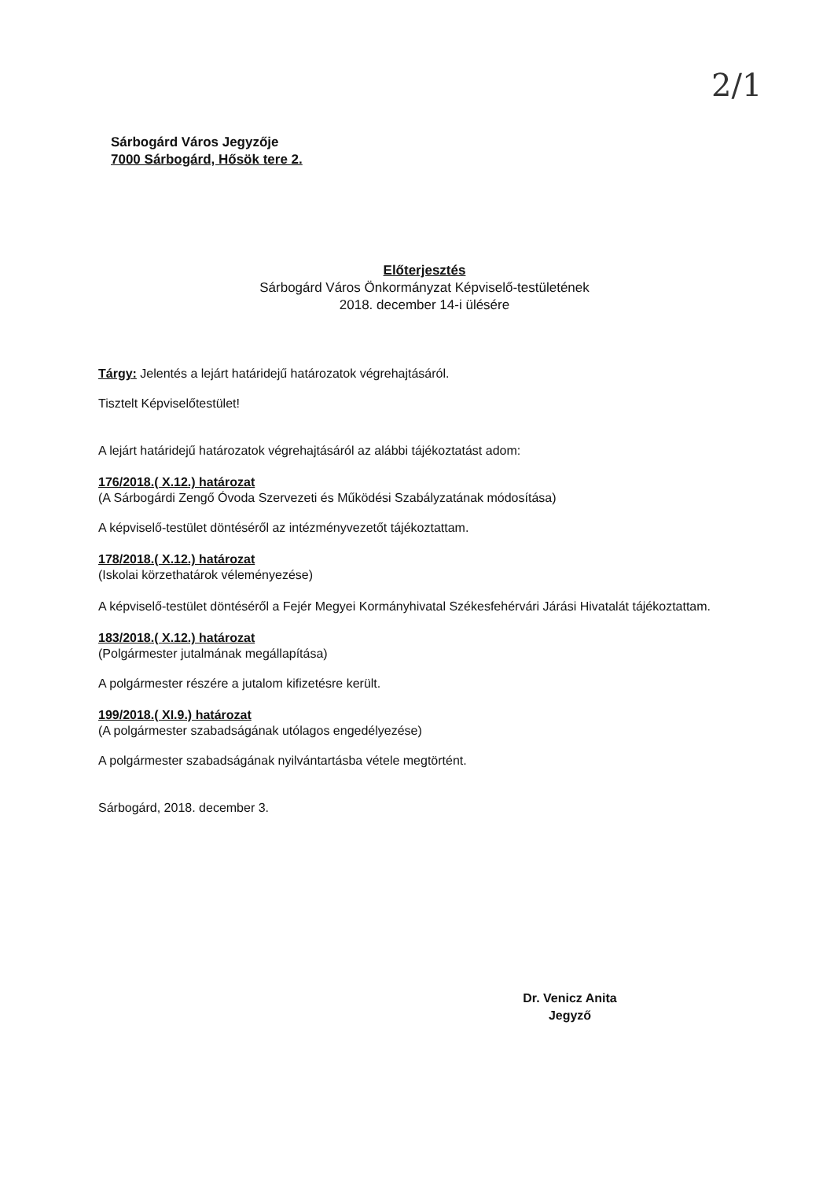2/1
Sárbogárd Város Jegyzője
7000 Sárbogárd, Hősök tere 2.
Előterjesztés
Sárbogárd Város Önkormányzat Képviselő-testületének
2018. december 14-i ülésére
Tárgy: Jelentés a lejárt határidejű határozatok végrehajtásáról.
Tisztelt Képviselőtestület!
A lejárt határidejű határozatok végrehajtásáról az alábbi tájékoztatást adom:
176/2018.( X.12.) határozat
(A Sárbogárdi Zengő Óvoda Szervezeti és Működési Szabályzatának módosítása)
A képviselő-testület döntéséről az intézményvezetőt tájékoztattam.
178/2018.( X.12.) határozat
(Iskolai körzethatárok véleményezése)
A képviselő-testület döntéséről a Fejér Megyei Kormányhivatal Székesfehérvári Járási Hivatalát tájékoztattam.
183/2018.( X.12.) határozat
(Polgármester jutalmának megállapítása)
A polgármester részére a jutalom kifizetésre került.
199/2018.( XI.9.) határozat
(A polgármester szabadságának utólagos engedélyezése)
A polgármester szabadságának nyilvántartásba vétele megtörtént.
Sárbogárd, 2018. december 3.
Dr. Venicz Anita
Jegyző